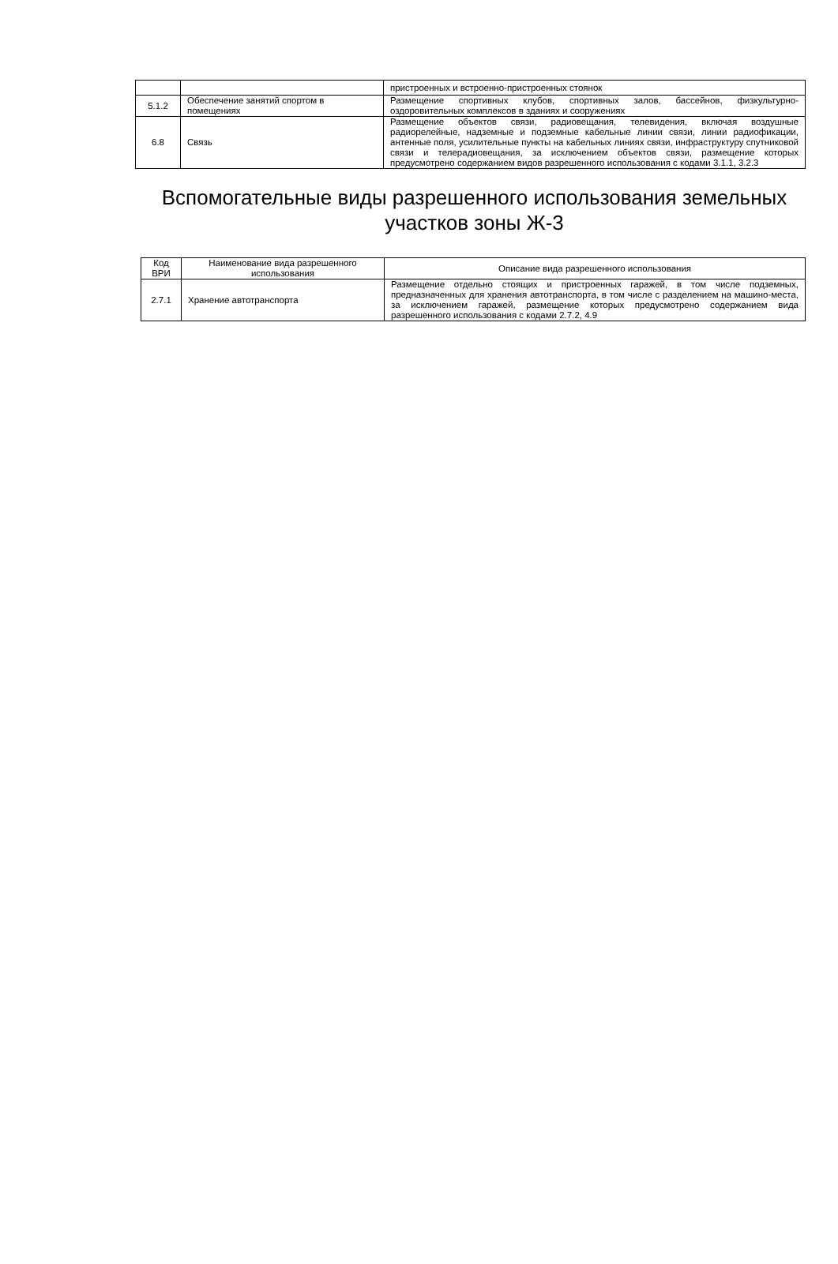| | | пристроенных и встроенно-пристроенных стоянок |
| 5.1.2 | Обеспечение занятий спортом в помещениях | Размещение спортивных клубов, спортивных залов, бассейнов, физкультурно-оздоровительных комплексов в зданиях и сооружениях |
| 6.8 | Связь | Размещение объектов связи, радиовещания, телевидения, включая воздушные радиорелейные, надземные и подземные кабельные линии связи, линии радиофикации, антенные поля, усилительные пункты на кабельных линиях связи, инфраструктуру спутниковой связи и телерадиовещания, за исключением объектов связи, размещение которых предусмотрено содержанием видов разрешенного использования с кодами 3.1.1, 3.2.3 |
Вспомогательные виды разрешенного использования земельных участков зоны Ж-3
| Код ВРИ | Наименование вида разрешенного использования | Описание вида разрешенного использования |
| --- | --- | --- |
| 2.7.1 | Хранение автотранспорта | Размещение отдельно стоящих и пристроенных гаражей, в том числе подземных, предназначенных для хранения автотранспорта, в том числе с разделением на машино-места, за исключением гаражей, размещение которых предусмотрено содержанием вида разрешенного использования с кодами 2.7.2, 4.9 |